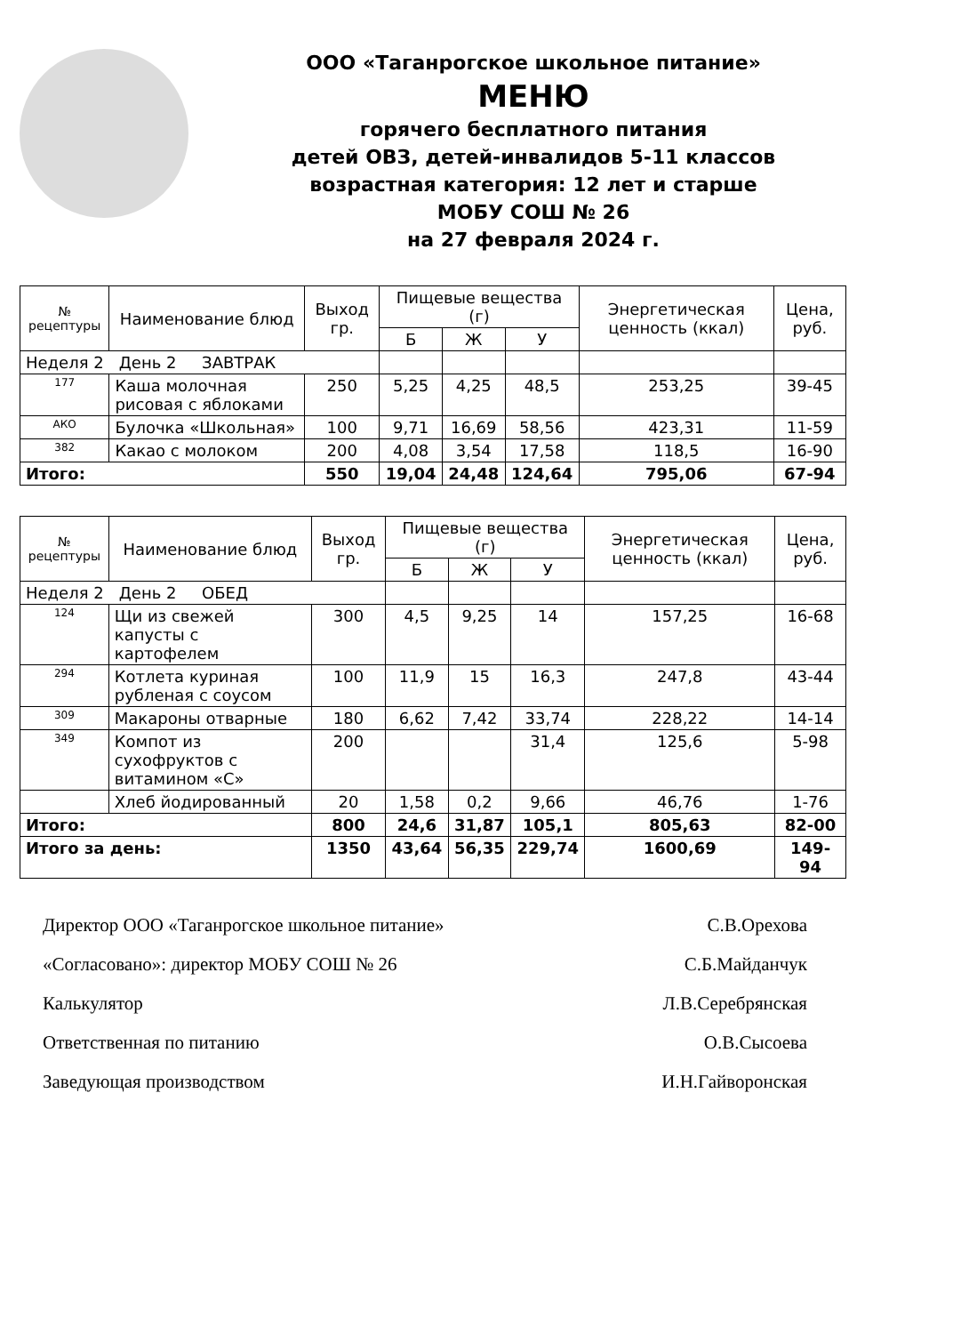ООО «Таганрогское школьное питание»
МЕНЮ
горячего бесплатного питания
детей ОВЗ, детей-инвалидов 5-11 классов
возрастная категория: 12 лет и старше
МОБУ СОШ № 26
на 27 февраля 2024 г.
| № рецептуры | Наименование блюд | Выход гр. | Пищевые вещества (г) | | | Энергетическая ценность (ккал) | Цена, руб. |
| --- | --- | --- | --- | --- | --- | --- | --- |
| | | | Б | Ж | У | | |
| Неделя 2 День 2 ЗАВТРАК | | | | | | | |
| 177 | Каша молочная рисовая с яблоками | 250 | 5,25 | 4,25 | 48,5 | 253,25 | 39-45 |
| АКО | Булочка «Школьная» | 100 | 9,71 | 16,69 | 58,56 | 423,31 | 11-59 |
| 382 | Какао с молоком | 200 | 4,08 | 3,54 | 17,58 | 118,5 | 16-90 |
| Итого: | | 550 | 19,04 | 24,48 | 124,64 | 795,06 | 67-94 |
| № рецептуры | Наименование блюд | Выход гр. | Пищевые вещества (г) | | | Энергетическая ценность (ккал) | Цена, руб. |
| --- | --- | --- | --- | --- | --- | --- | --- |
| | | | Б | Ж | У | | |
| Неделя 2 День 2 ОБЕД | | | | | | | |
| 124 | Щи из свежей капусты с картофелем | 300 | 4,5 | 9,25 | 14 | 157,25 | 16-68 |
| 294 | Котлета куриная рубленая с соусом | 100 | 11,9 | 15 | 16,3 | 247,8 | 43-44 |
| 309 | Макароны отварные | 180 | 6,62 | 7,42 | 33,74 | 228,22 | 14-14 |
| 349 | Компот из сухофруктов с витамином «С» | 200 | | | 31,4 | 125,6 | 5-98 |
| | Хлеб йодированный | 20 | 1,58 | 0,2 | 9,66 | 46,76 | 1-76 |
| Итого: | | 800 | 24,6 | 31,87 | 105,1 | 805,63 | 82-00 |
| Итого за день: | | 1350 | 43,64 | 56,35 | 229,74 | 1600,69 | 149-94 |
Директор ООО «Таганрогское школьное питание» С.В.Орехова
«Согласовано»: директор МОБУ СОШ № 26 С.Б.Майданчук
Калькулятор Л.В.Серебрянская
Ответственная по питанию О.В.Сысоева
Заведующая производством И.Н.Гайворонская